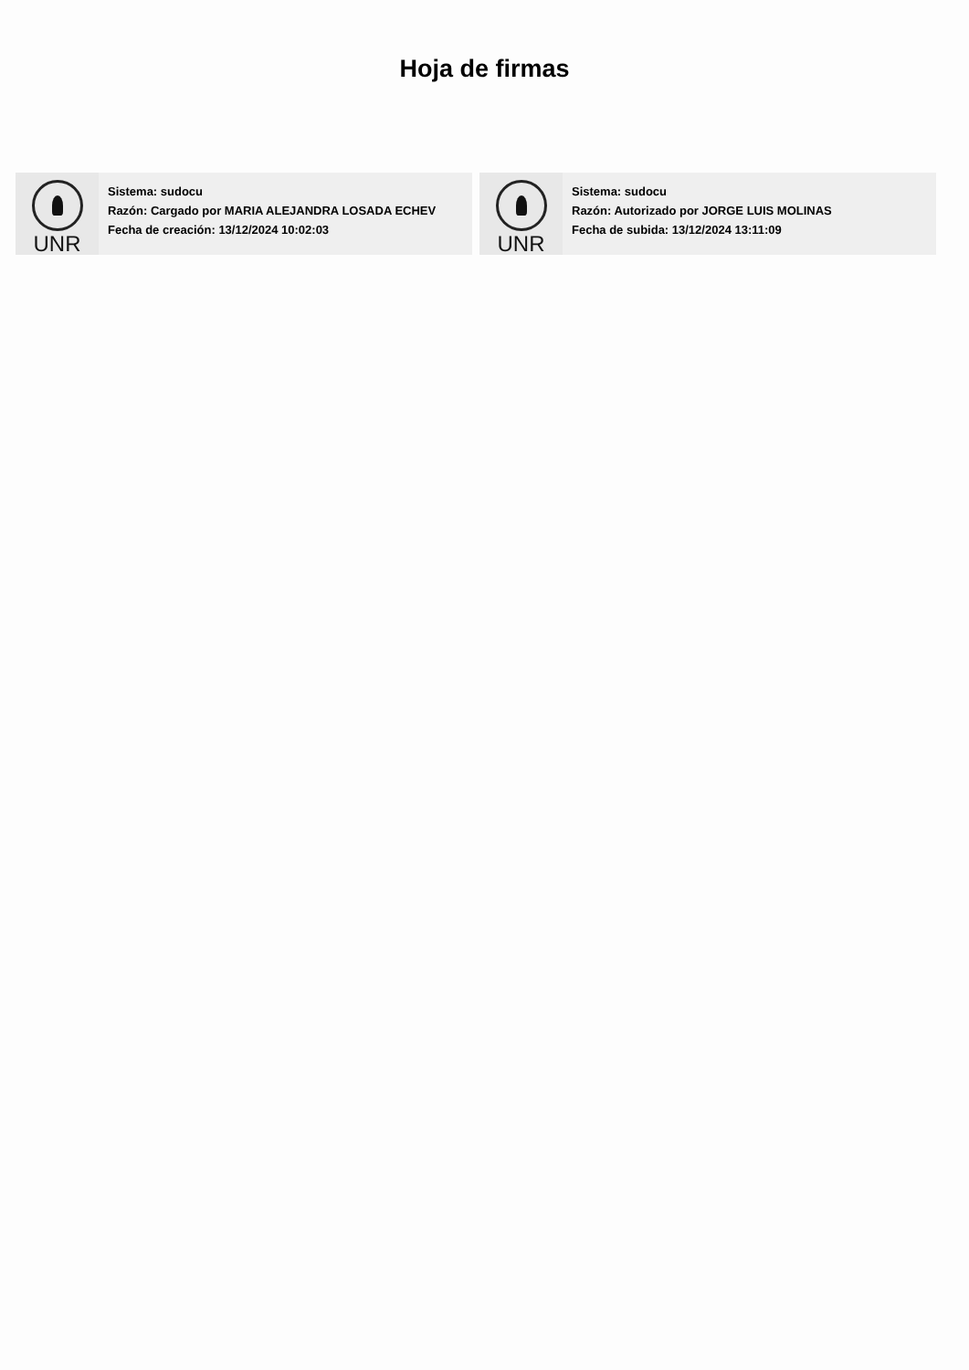Hoja de firmas
UNR
Sistema: sudocu
Razón: Cargado por MARIA ALEJANDRA LOSADA ECHEV
Fecha de creación: 13/12/2024 10:02:03
UNR
Sistema: sudocu
Razón: Autorizado por JORGE LUIS MOLINAS
Fecha de subida: 13/12/2024 13:11:09